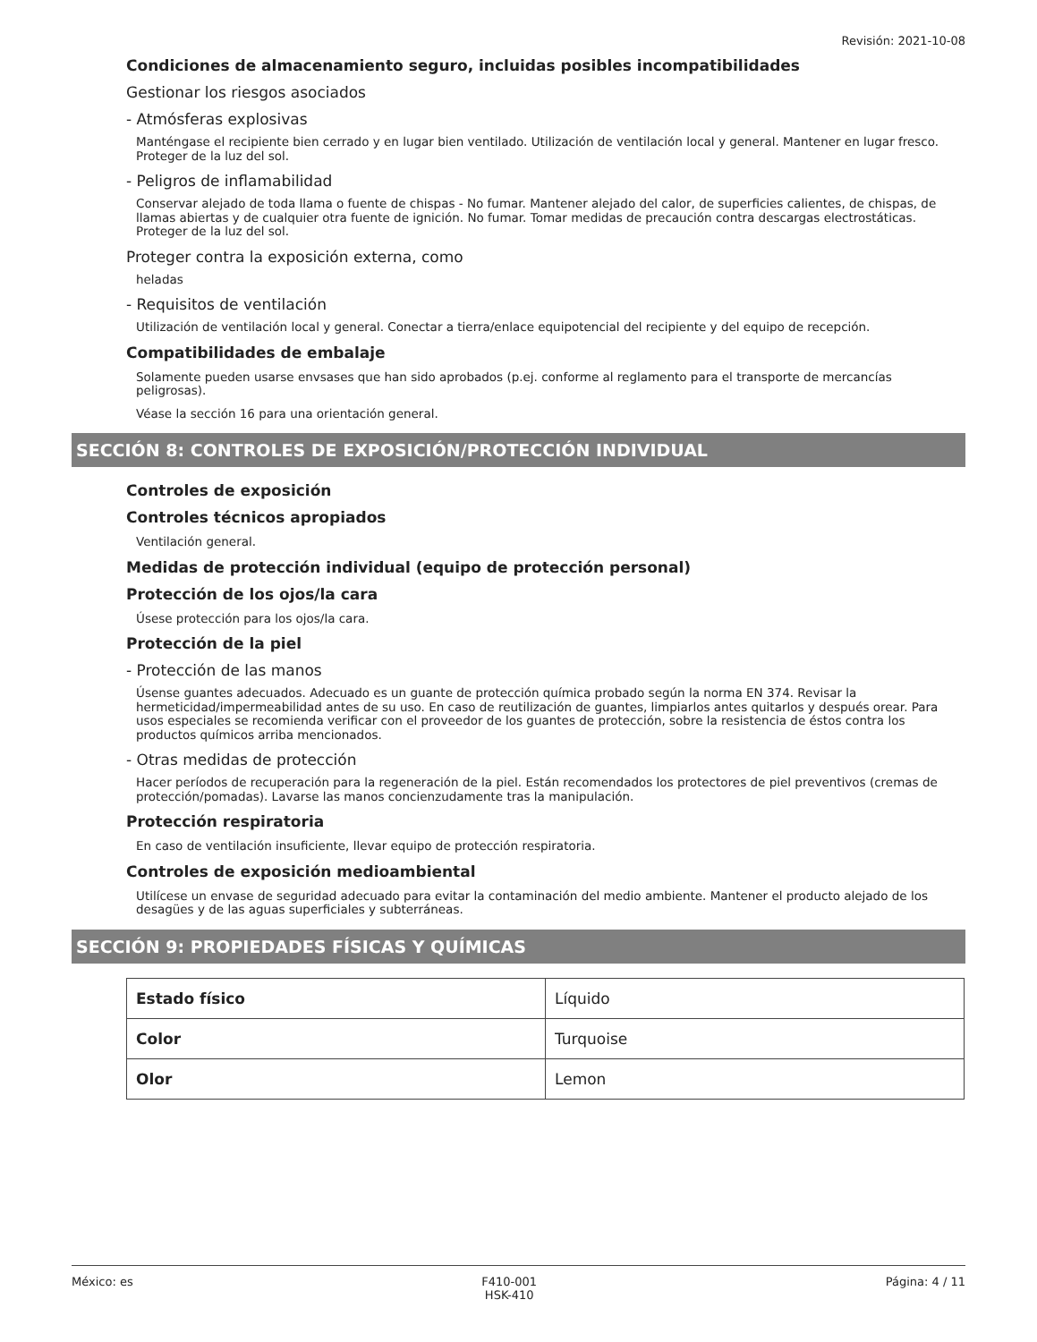Revisión: 2021-10-08
Condiciones de almacenamiento seguro, incluidas posibles incompatibilidades
Gestionar los riesgos asociados
- Atmósferas explosivas
Manténgase el recipiente bien cerrado y en lugar bien ventilado. Utilización de ventilación local y general. Mantener en lugar fresco. Proteger de la luz del sol.
- Peligros de inflamabilidad
Conservar alejado de toda llama o fuente de chispas - No fumar. Mantener alejado del calor, de superficies calientes, de chispas, de llamas abiertas y de cualquier otra fuente de ignición. No fumar. Tomar medidas de precaución contra descargas electrostáticas. Proteger de la luz del sol.
Proteger contra la exposición externa, como
heladas
- Requisitos de ventilación
Utilización de ventilación local y general. Conectar a tierra/enlace equipotencial del recipiente y del equipo de recepción.
Compatibilidades de embalaje
Solamente pueden usarse envsases que han sido aprobados (p.ej. conforme al reglamento para el transporte de mercancías peligrosas).
Véase la sección 16 para una orientación general.
SECCIÓN 8: CONTROLES DE EXPOSICIÓN/PROTECCIÓN INDIVIDUAL
Controles de exposición
Controles técnicos apropiados
Ventilación general.
Medidas de protección individual (equipo de protección personal)
Protección de los ojos/la cara
Úsese protección para los ojos/la cara.
Protección de la piel
- Protección de las manos
Úsense guantes adecuados. Adecuado es un guante de protección química probado según la norma EN 374. Revisar la hermeticidad/impermeabilidad antes de su uso. En caso de reutilización de guantes, limpiarlos antes quitarlos y después orear. Para usos especiales se recomienda verificar con el proveedor de los guantes de protección, sobre la resistencia de éstos contra los productos químicos arriba mencionados.
- Otras medidas de protección
Hacer períodos de recuperación para la regeneración de la piel. Están recomendados los protectores de piel preventivos (cremas de protección/pomadas). Lavarse las manos concienzudamente tras la manipulación.
Protección respiratoria
En caso de ventilación insuficiente, llevar equipo de protección respiratoria.
Controles de exposición medioambiental
Utilícese un envase de seguridad adecuado para evitar la contaminación del medio ambiente. Mantener el producto alejado de los desagües y de las aguas superficiales y subterráneas.
SECCIÓN 9: PROPIEDADES FÍSICAS Y QUÍMICAS
| Estado físico | Líquido |
| Color | Turquoise |
| Olor | Lemon |
México: es F410-001
HSK-410 Página: 4 / 11